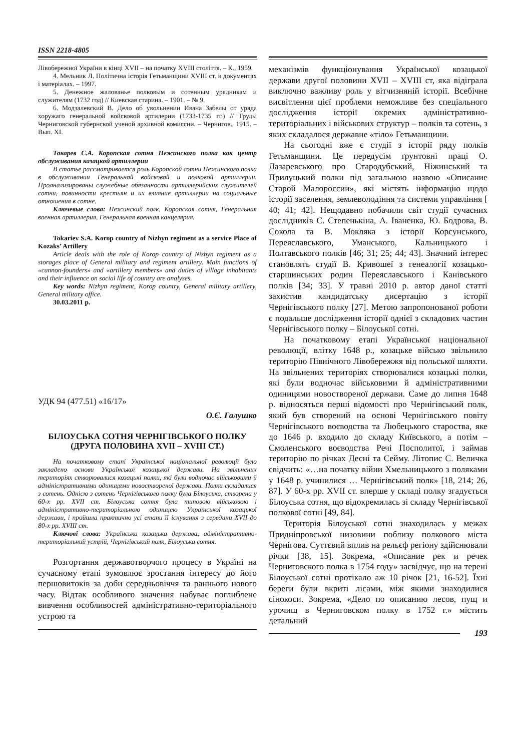ISSN 2218-4805
Лівобережної України в кінці XVII – на початку XVIII століття. – К., 1959.
4. Мельник Л. Політична історія Гетьманщини XVIII ст. в документах і матеріалах. – 1997.
5. Денежное жалованье полковым и сотенным урядникам и служителям (1732 год) // Киевская старина. – 1901. – № 9.
6. Модзалевский В. Дело об увольнении Ивана Забелы от уряда хоружаго генеральной войсковой артилерии (1733-1735 гг.) // Труды Черниговской губернской ученой архивной комиссии. – Чернигов., 1915. – Вып. XI.
Токарев С.А. Коропская сотня Нежинского полка как центр обслуживания казацкой артиллерии
В статье рассматривается роль Коропской сотни Нежинского полка в обслуживании Генеральной войсковой и полковой артиллерии. Проанализированы служебные обязанности артиллерийских служителей сотни, повинности крестьян и их влияние артиллерии на социальные отношения в сотне.
Ключевые слова: Нежинский полк, Коропская сотня, Генеральная военная артиллерия, Генеральная военная канцелярия.
Tokariev S.A. Korop country of Nizhyn regiment as a service Place of Kozaks’ Artillery
Article deals with the role of Korop country of Nizhyn regiment as a storages place of General military and regiment artillery. Main functions of «cannon-founders» and «artillery members» and duties of village inhabitants and their influence on social life of country are analyses.
Key words: Nizhyn regiment, Korop country, General military artillery, General military office.
30.03.2011 р.
УДК 94 (477.51) «16/17»
О.Є. Галушко
БІЛОУСЬКА СОТНЯ ЧЕРНІГІВСЬКОГО ПОЛКУ (ДРУГА ПОЛОВИНА XVII – XVIII СТ.)
На початковому етапі Української національної революції було закладено основи Української козацької держави. На звільнених територіях створювалися козацькі полки, які були водночас військовими й адміністративними одиницями новоствореної держави. Полки складалися з сотень. Однією з сотень Чернігівського полку була Білоуська, створена у 60-х рр. XVII ст. Білоуська сотня була типовою військовою і адміністративно-територіальною одиницею Української козацької держави, і пройшла практично усі етапи її існування з середини XVII до 80-х рр. XVIII ст.
Ключові слова: Українська козацька держава, адміністративно-територіальний устрій, Чернігівський полк, Білоуська сотня.
Розгортання державотворчого процесу в Україні на сучасному етапі зумовлює зростання інтересу до його першовитоків за доби середньовіччя та раннього нового часу. Відтак особливого значення набуває поглиблене вивчення особливостей адміністративно-територіального устрою та
механізмів функціонування Української козацької держави другої половини XVII – XVIII ст, яка відіграла виключно важливу роль у вітчизняній історії. Всебічне висвітлення цієї проблеми неможливе без спеціального дослідження історії окремих адміністративно-територіальних і військових структур – полків та сотень, з яких складалося державне «тіло» Гетьманщини.
На сьогодні вже є студії з історії ряду полків Гетьманщини. Це передусім ґрунтовні праці О. Лазаревського про Стародубський, Ніжинський та Прилуцький полки під загальною назвою «Описание Старой Малороссии», які містять інформацію щодо історії заселення, землеволодіння та системи управління [ 40; 41; 42]. Нещодавно побачили світ студії сучасних дослідників С. Степенькіна, А. Іваненка, Ю. Бодрова, В. Сокола та В. Мокляка з історії Корсунського, Переяславського, Уманського, Кальницького і Полтавського полків [46; 31; 25; 44; 43]. Значний інтерес становлять студії В. Кривошеї з генеалогії козацько-старшинських родин Переяславського і Канівського полків [34; 33]. У травні 2010 р. автор даної статті захистив кандидатську дисертацію з історії Чернігівського полку [27]. Метою запропонованої роботи є подальше дослідження історії однієї з складових частин Чернігівського полку – Білоуської сотні.
На початковому етапі Української національної революції, влітку 1648 р., козацьке військо звільнило територію Північного Лівобережжя від польської шляхти. На звільнених територіях створювалися козацькі полки, які були водночас військовими й адміністративними одиницями новоствореної держави. Саме до липня 1648 р. відносяться перші відомості про Чернігівський полк, який був створений на основі Чернігівського повіту Чернігівського воєводства та Любецького староства, яке до 1646 р. входило до складу Київського, а потім – Смоленського воєводства Речі Посполитої, і займав територію по річках Десні та Сейму. Літопис С. Величка свідчить: «…на початку війни Хмельницького з поляками у 1648 р. учинилися … Чернігівський полк» [18, 214; 26, 87]. У 60-х рр. XVII ст. вперше у складі полку згадується Білоуська сотня, що відокремилась зі складу Чернігівської полкової сотні [49, 84].
Територія Білоуської сотні знаходилась у межах Придніпровської низовини поблизу полкового міста Чернігова. Суттєвий вплив на рельєф регіону здійснювали річки [38, 15]. Зокрема, «Описание рек и речек Черниговского полка в 1754 году» засвідчує, що на терені Білоуської сотні протікало аж 10 річок [21, 16-52]. Їхні береги були вкриті лісами, між якими знаходилися сінокоси. Зокрема, «Дело по описанию лесов, пущ и урочищ в Черниговском полку в 1752 г.» містить детальний
193